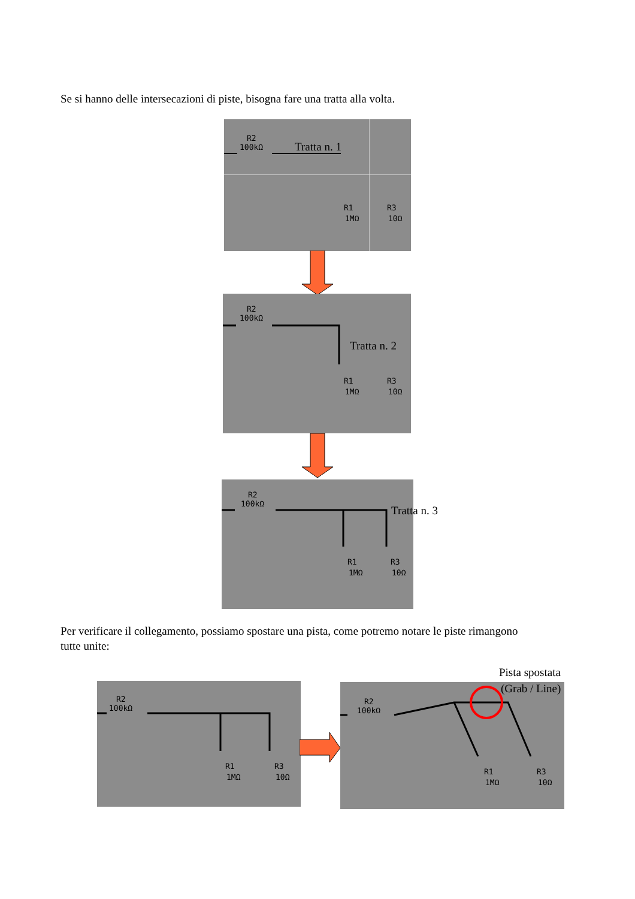Se si hanno delle intersecazioni di piste, bisogna fare una tratta alla volta.
R2
100kΩ
Tratta n. 1
R1
1MΩ
R3
10Ω
R2
100kΩ
Tratta n. 2
R1
1MΩ
R3
10Ω
R2
100kΩ
Tratta n. 3
R1
1MΩ
R3
10Ω
Per verificare il collegamento, possiamo spostare una pista, come potremo notare le piste rimangono tutte unite:
R2
100kΩ
R1
1MΩ
R3
10Ω
Pista spostata
(Grab / Line)
R2
100kΩ
R1
1MΩ
R3
10Ω